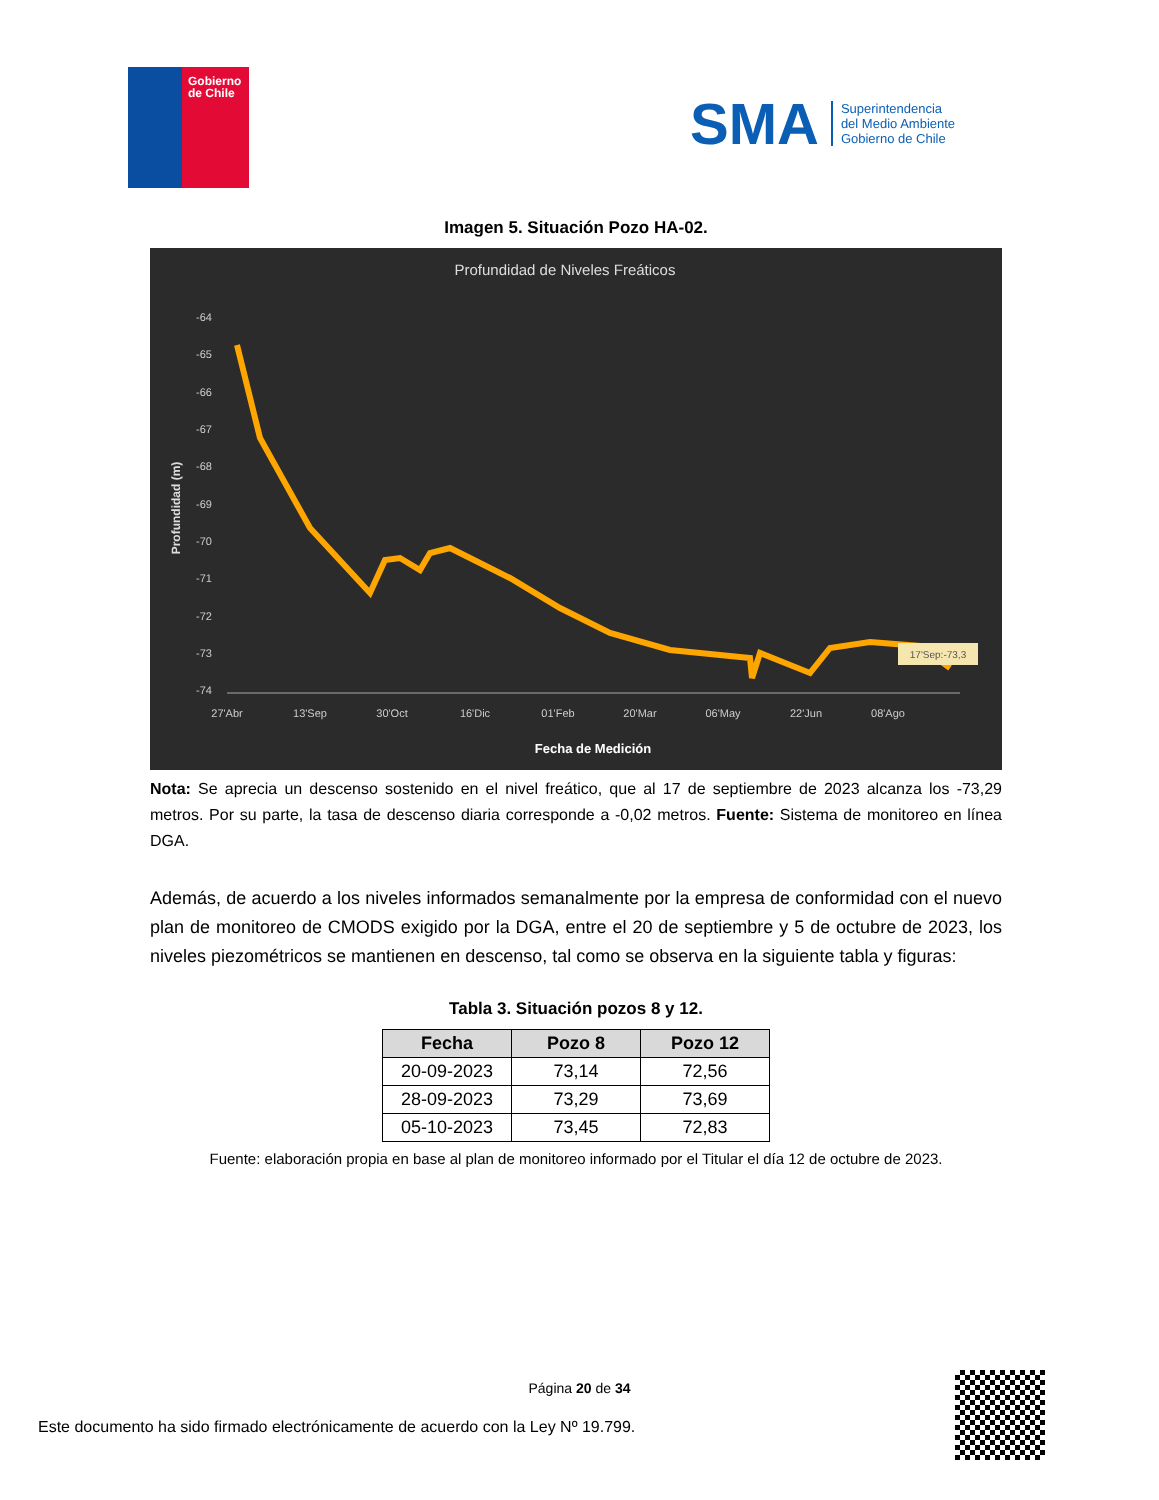Gobierno
de Chile
SMA
Superintendencia
del Medio Ambiente
Gobierno de Chile
Imagen 5. Situación Pozo HA-02.
Profundidad de Niveles Freáticos
-64
-65
-66
-67
-68
-69
-70
-71
-72
-73
-74
27'Abr
13'Sep
30'Oct
16'Dic
01'Feb
20'Mar
06'May
22'Jun
08'Ago
Fecha de Medición
Profundidad (m)
17'Sep:-73,3
Nota: Se aprecia un descenso sostenido en el nivel freático, que al 17 de septiembre de 2023 alcanza los -73,29 metros. Por su parte, la tasa de descenso diaria corresponde a -0,02 metros. Fuente: Sistema de monitoreo en línea DGA.
Además, de acuerdo a los niveles informados semanalmente por la empresa de conformidad con el nuevo plan de monitoreo de CMODS exigido por la DGA, entre el 20 de septiembre y 5 de octubre de 2023, los niveles piezométricos se mantienen en descenso, tal como se observa en la siguiente tabla y figuras:
Tabla 3. Situación pozos 8 y 12.
| Fecha | Pozo 8 | Pozo 12 |
| --- | --- | --- |
| 20-09-2023 | 73,14 | 72,56 |
| 28-09-2023 | 73,29 | 73,69 |
| 05-10-2023 | 73,45 | 72,83 |
Fuente: elaboración propia en base al plan de monitoreo informado por el Titular el día 12 de octubre de 2023.
Página 20 de 34
Este documento ha sido firmado electrónicamente de acuerdo con la Ley Nº 19.799.